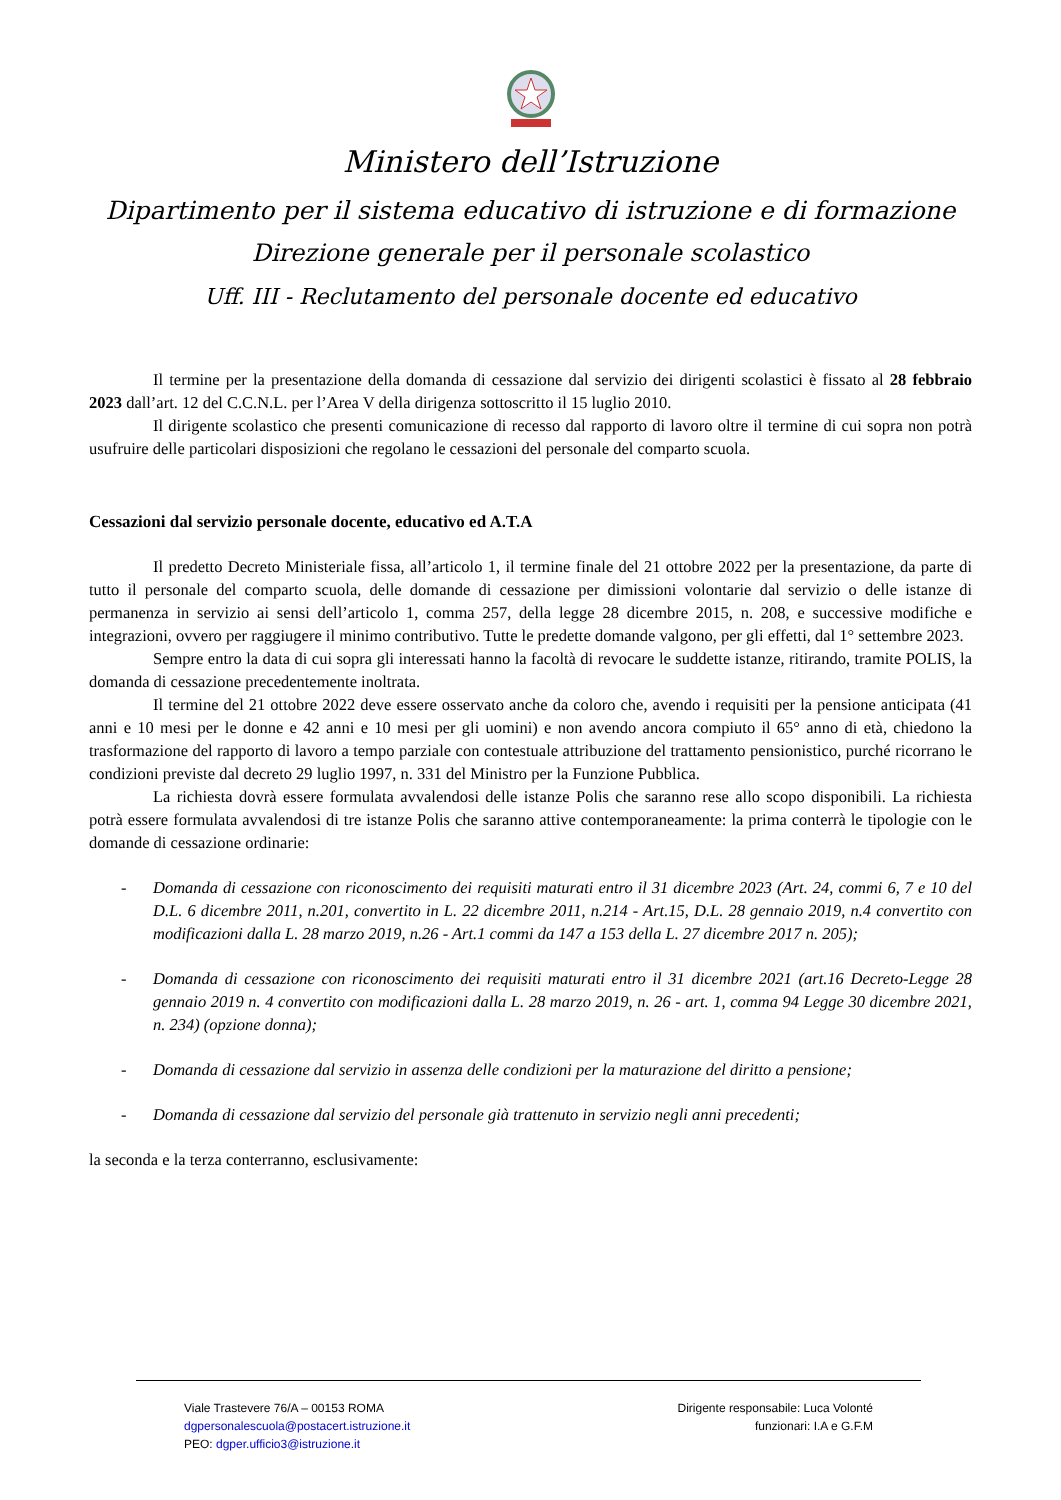Ministero dell’Istruzione
Dipartimento per il sistema educativo di istruzione e di formazione
Direzione generale per il personale scolastico
Uff. III - Reclutamento del personale docente ed educativo
Il termine per la presentazione della domanda di cessazione dal servizio dei dirigenti scolastici è fissato al 28 febbraio 2023 dall’art. 12 del C.C.N.L. per l’Area V della dirigenza sottoscritto il 15 luglio 2010.
Il dirigente scolastico che presenti comunicazione di recesso dal rapporto di lavoro oltre il termine di cui sopra non potrà usufruire delle particolari disposizioni che regolano le cessazioni del personale del comparto scuola.
Cessazioni dal servizio personale docente, educativo ed A.T.A
Il predetto Decreto Ministeriale fissa, all’articolo 1, il termine finale del 21 ottobre 2022 per la presentazione, da parte di tutto il personale del comparto scuola, delle domande di cessazione per dimissioni volontarie dal servizio o delle istanze di permanenza in servizio ai sensi dell’articolo 1, comma 257, della legge 28 dicembre 2015, n. 208, e successive modifiche e integrazioni, ovvero per raggiugere il minimo contributivo. Tutte le predette domande valgono, per gli effetti, dal 1° settembre 2023.
Sempre entro la data di cui sopra gli interessati hanno la facoltà di revocare le suddette istanze, ritirando, tramite POLIS, la domanda di cessazione precedentemente inoltrata.
Il termine del 21 ottobre 2022 deve essere osservato anche da coloro che, avendo i requisiti per la pensione anticipata (41 anni e 10 mesi per le donne e 42 anni e 10 mesi per gli uomini) e non avendo ancora compiuto il 65° anno di età, chiedono la trasformazione del rapporto di lavoro a tempo parziale con contestuale attribuzione del trattamento pensionistico, purché ricorrano le condizioni previste dal decreto 29 luglio 1997, n. 331 del Ministro per la Funzione Pubblica.
La richiesta dovrà essere formulata avvalendosi delle istanze Polis che saranno rese allo scopo disponibili. La richiesta potrà essere formulata avvalendosi di tre istanze Polis che saranno attive contemporaneamente: la prima conterrà le tipologie con le domande di cessazione ordinarie:
- Domanda di cessazione con riconoscimento dei requisiti maturati entro il 31 dicembre 2023 (Art. 24, commi 6, 7 e 10 del D.L. 6 dicembre 2011, n.201, convertito in L. 22 dicembre 2011, n.214 - Art.15, D.L. 28 gennaio 2019, n.4 convertito con modificazioni dalla L. 28 marzo 2019, n.26 - Art.1 commi da 147 a 153 della L. 27 dicembre 2017 n. 205);
- Domanda di cessazione con riconoscimento dei requisiti maturati entro il 31 dicembre 2021 (art.16 Decreto-Legge 28 gennaio 2019 n. 4 convertito con modificazioni dalla L. 28 marzo 2019, n. 26 - art. 1, comma 94 Legge 30 dicembre 2021, n. 234) (opzione donna);
- Domanda di cessazione dal servizio in assenza delle condizioni per la maturazione del diritto a pensione;
- Domanda di cessazione dal servizio del personale già trattenuto in servizio negli anni precedenti;
la seconda e la terza conterranno, esclusivamente:
Viale Trastevere 76/A – 00153 ROMA
dgpersonalescuola@postacert.istruzione.it
PEO: dgper.ufficio3@istruzione.it
Dirigente responsabile: Luca Volonté
funzionari: I.A e G.F.M